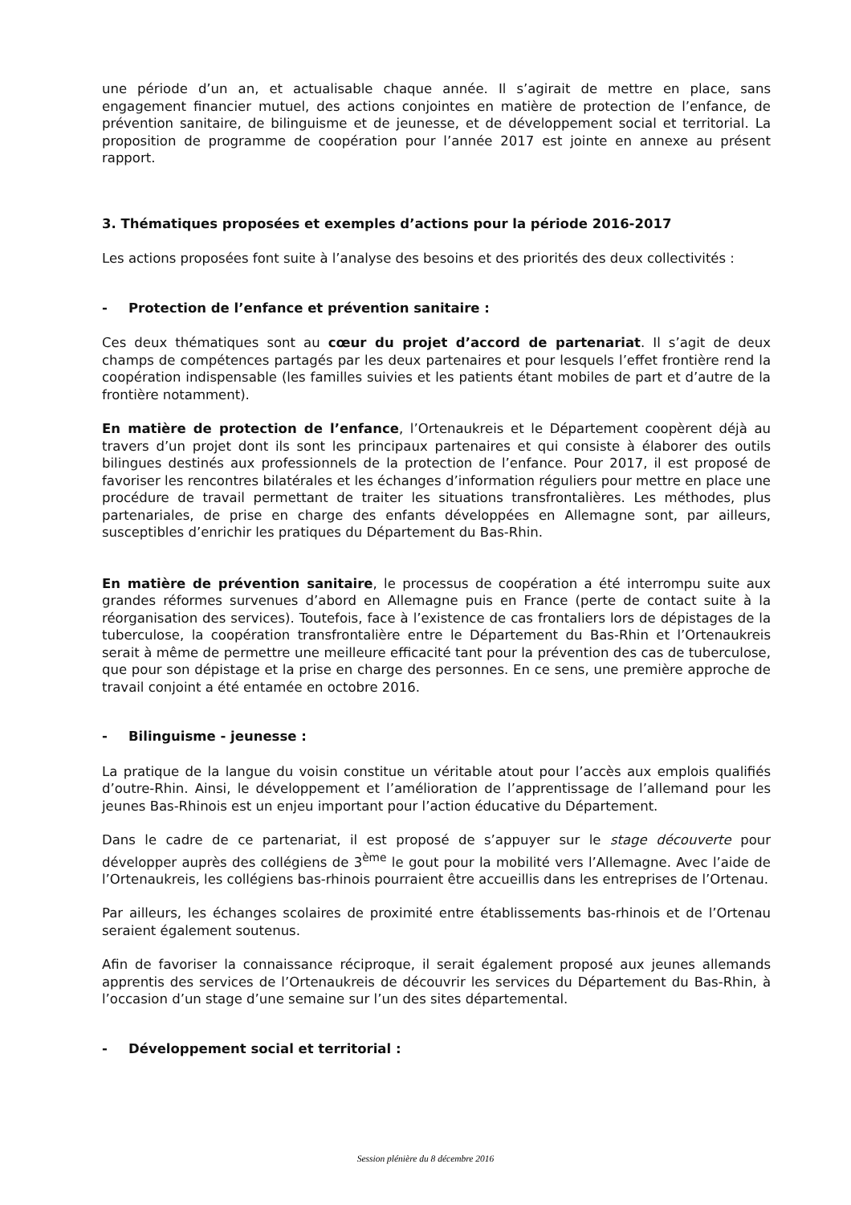une période d’un an, et actualisable chaque année. Il s’agirait de mettre en place, sans engagement financier mutuel, des actions conjointes en matière de protection de l’enfance, de prévention sanitaire, de bilinguisme et de jeunesse, et de développement social et territorial. La proposition de programme de coopération pour l’année 2017 est jointe en annexe au présent rapport.
3. Thématiques proposées et exemples d’actions pour la période 2016-2017
Les actions proposées font suite à l’analyse des besoins et des priorités des deux collectivités :
- Protection de l’enfance et prévention sanitaire :
Ces deux thématiques sont au cœur du projet d’accord de partenariat. Il s’agit de deux champs de compétences partagés par les deux partenaires et pour lesquels l’effet frontière rend la coopération indispensable (les familles suivies et les patients étant mobiles de part et d’autre de la frontière notamment).
En matière de protection de l’enfance, l’Ortenaukreis et le Département coopèrent déjà au travers d’un projet dont ils sont les principaux partenaires et qui consiste à élaborer des outils bilingues destinés aux professionnels de la protection de l’enfance. Pour 2017, il est proposé de favoriser les rencontres bilatérales et les échanges d’information réguliers pour mettre en place une procédure de travail permettant de traiter les situations transfrontalières. Les méthodes, plus partenariales, de prise en charge des enfants développées en Allemagne sont, par ailleurs, susceptibles d’enrichir les pratiques du Département du Bas-Rhin.
En matière de prévention sanitaire, le processus de coopération a été interrompu suite aux grandes réformes survenues d’abord en Allemagne puis en France (perte de contact suite à la réorganisation des services). Toutefois, face à l’existence de cas frontaliers lors de dépistages de la tuberculose, la coopération transfrontalière entre le Département du Bas-Rhin et l’Ortenaukreis serait à même de permettre une meilleure efficacité tant pour la prévention des cas de tuberculose, que pour son dépistage et la prise en charge des personnes. En ce sens, une première approche de travail conjoint a été entamée en octobre 2016.
- Bilinguisme - jeunesse :
La pratique de la langue du voisin constitue un véritable atout pour l’accès aux emplois qualifiés d’outre-Rhin. Ainsi, le développement et l’amélioration de l’apprentissage de l’allemand pour les jeunes Bas-Rhinois est un enjeu important pour l’action éducative du Département.
Dans le cadre de ce partenariat, il est proposé de s’appuyer sur le stage découverte pour développer auprès des collégiens de 3<sup>ème</sup> le gout pour la mobilité vers l’Allemagne. Avec l’aide de l’Ortenaukreis, les collégiens bas-rhinois pourraient être accueillis dans les entreprises de l’Ortenau.
Par ailleurs, les échanges scolaires de proximité entre établissements bas-rhinois et de l’Ortenau seraient également soutenus.
Afin de favoriser la connaissance réciproque, il serait également proposé aux jeunes allemands apprentis des services de l’Ortenaukreis de découvrir les services du Département du Bas-Rhin, à l’occasion d’un stage d’une semaine sur l’un des sites départemental.
- Développement social et territorial :
Session plénière du 8 décembre 2016